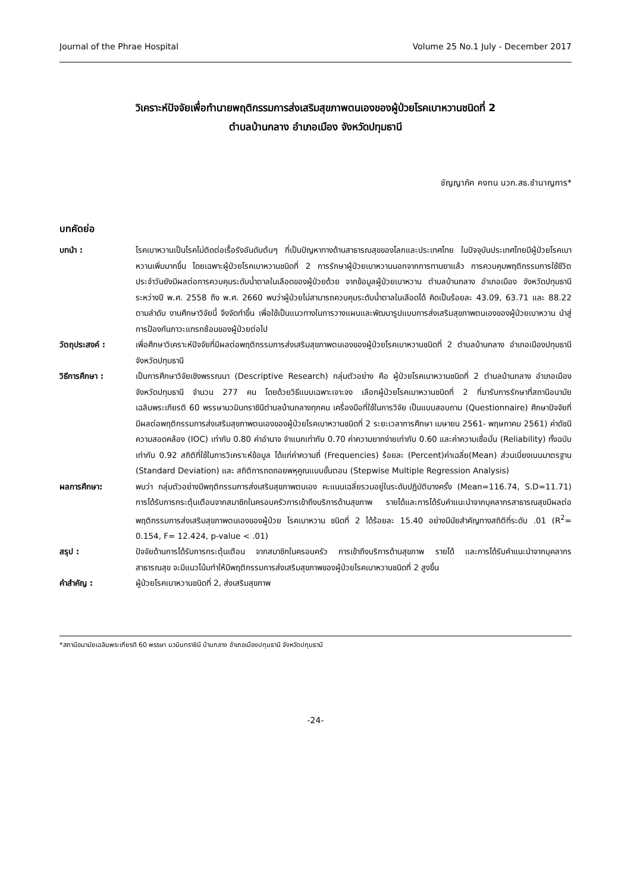Journal of the Phrae Hospital Volume 25 No.1 July - December 2017
วิเคราะห์ปัจจัยเพื่อทำนายพฤติกรรมการส่งเสริมสุขภาพตนเองของผู้ป่วยโรคเบาหวานชนิดที่ 2
ตำบลบ้านกลาง อำเภอเมือง จังหวัดปทุมธานี
ชัญญาภัค คงทน นวก.สธ.ชำนาญการ*
บทคัดย่อ
บทนำ : โรคเบาหวานเป็นโรคไม่ติดต่อเรื้อรังอันดับต้นๆ ที่เป็นปัญหาทางด้านสาธารณสุขของโลกและประเทศไทย ในปัจจุบันประเทศไทยมีผู้ป่วยโรคเบาหวานเพิ่มมากขึ้น โดยเฉพาะผู้ป่วยโรคเบาหวานชนิดที่ 2 การรักษาผู้ป่วยเบาหวานนอกจากการทานยาแล้ว การควบคุมพฤติกรรมการใช้ชีวิตประจำวันยังมีผลต่อการควบคุมระดับน้ำตาลในเลือดของผู้ป่วยด้วย จากข้อมูลผู้ป่วยเบาหวาน ตำบลบ้านกลาง อำเภอเมือง จังหวัดปทุมธานี ระหว่างปี พ.ศ. 2558 ถึง พ.ศ. 2660 พบว่าผู้ป่วยไม่สามารถควบคุมระดับน้ำตาลในเลือดได้ คิดเป็นร้อยละ 43.09, 63.71 และ 88.22 ตามลำดับ งานศึกษาวิจัยนี้ จึงจัดทำขึ้น เพื่อใช้เป็นแนวทางในการวางแผนและพัฒนารูปแบบการส่งเสริมสุขภาพตนเองของผู้ป่วยเบาหวาน นำสู่การป้องกันภาวะแทรกซ้อนของผู้ป่วยต่อไป
วัตถุประสงค์ : เพื่อศึกษาวิเคราะห์ปัจจัยที่มีผลต่อพฤติกรรมการส่งเสริมสุขภาพตนเองของผู้ป่วยโรคเบาหวานชนิดที่ 2 ตำบลบ้านกลาง อำเภอเมืองปทุมธานี จังหวัดปทุมธานี
วิธีการศึกษา : เป็นการศึกษาวิจัยเชิงพรรณนา (Descriptive Research) กลุ่มตัวอย่าง คือ ผู้ป่วยโรคเบาหวานชนิดที่ 2 ตำบลบ้านกลาง อำเภอเมือง จังหวัดปทุมธานี จำนวน 277 คน โดยด้วยวิธีแบบเฉพาะเจาะจง เลือกผู้ป่วยโรคเบาหวานชนิดที่ 2 ที่มารับการรักษาที่สถานีอนามัยเฉลิมพระเกียรติ 60 พรรษานวมินทราชินีตำบลบ้านกลางทุกคน เครื่องมือที่ใช้ในการวิจัย เป็นแบบสอบถาม (Questionnaire) ศึกษาปัจจัยที่มีผลต่อพฤติกรรมการส่งเสริมสุขภาพตนเองของผู้ป่วยโรคเบาหวานชนิดที่ 2 ระยะเวลาการศึกษา เมษายน 2561- พฤษภาคม 2561) ค่าดัชนีความสอดคล้อง (IOC) เท่ากับ 0.80 ค่าอำนาจ จำแนกเท่ากับ 0.70 ค่าความยากง่ายเท่ากับ 0.60 และค่าความเชื่อมั่น (Reliability) ทั้งฉบับ เท่ากับ 0.92 สถิติที่ใช้ในการวิเคราะห์ข้อมูล ได้แก่ค่าความถี่ (Frequencies) ร้อยละ (Percent)ค่าเฉลี่ย(Mean) ส่วนเบี่ยงเบนมาตรฐาน (Standard Deviation) และ สถิติการถดถอยพหุคูณแบบขั้นตอน (Stepwise Multiple Regression Analysis)
ผลการศึกษา: พบว่า กลุ่มตัวอย่างมีพฤติกรรมการส่งเสริมสุขภาพตนเอง คะแนนเฉลี่ยรวมอยู่ในระดับปฏิบัติบางครั้ง (Mean=116.74, S.D=11.71) การได้รับการกระตุ้นเตือนจากสมาชิกในครอบครัวการเข้าถึงบริการด้านสุขภาพ รายได้และการได้รับคำแนะนำจากบุคลากรสาธารณสุขมีผลต่อพฤติกรรมการส่งเสริมสุขภาพตนเองของผู้ป่วย โรคเบาหวาน ชนิดที่ 2 ได้ร้อยละ 15.40 อย่างมีนัยสำคัญทางสถิติที่ระดับ .01 (R<sup>2</sup>= 0.154, F= 12.424, p-value < .01)
สรุป : ปัจจัยด้านการได้รับการกระตุ้นเตือน จากสมาชิกในครอบครัว การเข้าถึงบริการด้านสุขภาพ รายได้ และการได้รับคำแนะนำจากบุคลากรสาธารณสุข จะมีแนวโน้มทำให้มีพฤติกรรมการส่งเสริมสุขภาพของผู้ป่วยโรคเบาหวานชนิดที่ 2 สูงขึ้น
คำสำคัญ : ผู้ป่วยโรคเบาหวานชนิดที่ 2, ส่งเสริมสุขภาพ
*สถานีอนามัยเฉลิมพระเกียรติ 60 พรรษา นวมินทราชินี บ้านกลาง อำเภอเมืองปทุมธานี จังหวัดปทุมธานี
-24-